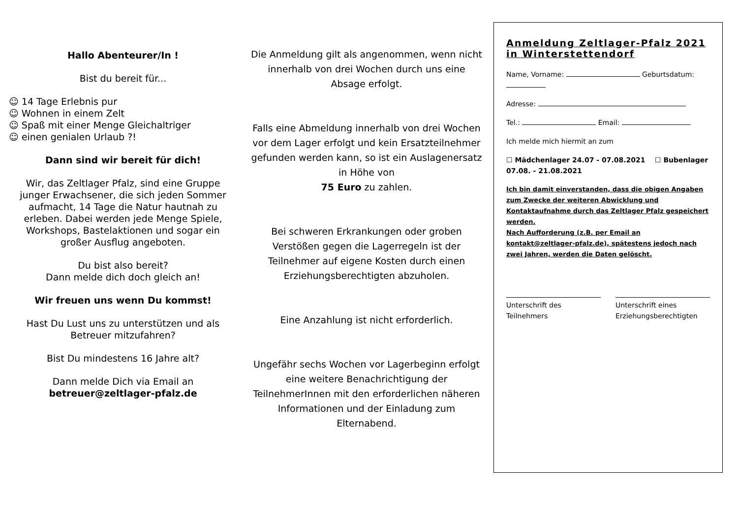Hallo Abenteurer/In !
Bist du bereit für...
☺ 14 Tage Erlebnis pur
☺ Wohnen in einem Zelt
☺ Spaß mit einer Menge Gleichaltriger
☺ einen genialen Urlaub ?!
Dann sind wir bereit für dich!
Wir, das Zeltlager Pfalz, sind eine Gruppe junger Erwachsener, die sich jeden Sommer aufmacht, 14 Tage die Natur hautnah zu erleben. Dabei werden jede Menge Spiele, Workshops, Bastelaktionen und sogar ein großer Ausflug angeboten.
Du bist also bereit?
Dann melde dich doch gleich an!
Wir freuen uns wenn Du kommst!
Hast Du Lust uns zu unterstützen und als Betreuer mitzufahren?
Bist Du mindestens 16 Jahre alt?
Dann melde Dich via Email an
betreuer@zeltlager-pfalz.de
Die Anmeldung gilt als angenommen, wenn nicht innerhalb von drei Wochen durch uns eine Absage erfolgt.
Falls eine Abmeldung innerhalb von drei Wochen vor dem Lager erfolgt und kein Ersatzteilnehmer gefunden werden kann, so ist ein Auslagenersatz in Höhe von
75 Euro zu zahlen.
Bei schweren Erkrankungen oder groben Verstößen gegen die Lagerregeln ist der Teilnehmer auf eigene Kosten durch einen Erziehungsberechtigten abzuholen.
Eine Anzahlung ist nicht erforderlich.
Ungefähr sechs Wochen vor Lagerbeginn erfolgt eine weitere Benachrichtigung der TeilnehmerInnen mit den erforderlichen näheren Informationen und der Einladung zum Elternabend.
Anmeldung Zeltlager-Pfalz 2021 in Winterstettendorf
Name, Vorname: Geburtsdatum:
Adresse:
Tel.: Email:
Ich melde mich hiermit an zum
☐ Mädchenlager 24.07 - 07.08.2021 ☐ Bubenlager 07.08. - 21.08.2021
Ich bin damit einverstanden, dass die obigen Angaben zum Zwecke der weiteren Abwicklung und Kontaktaufnahme durch das Zeltlager Pfalz gespeichert werden.
Nach Aufforderung (z.B. per Email an kontakt@zeltlager-pfalz.de), spätestens jedoch nach zwei Jahren, werden die Daten gelöscht.
Unterschrift des Teilnehmers Unterschrift eines Erziehungsberechtigten